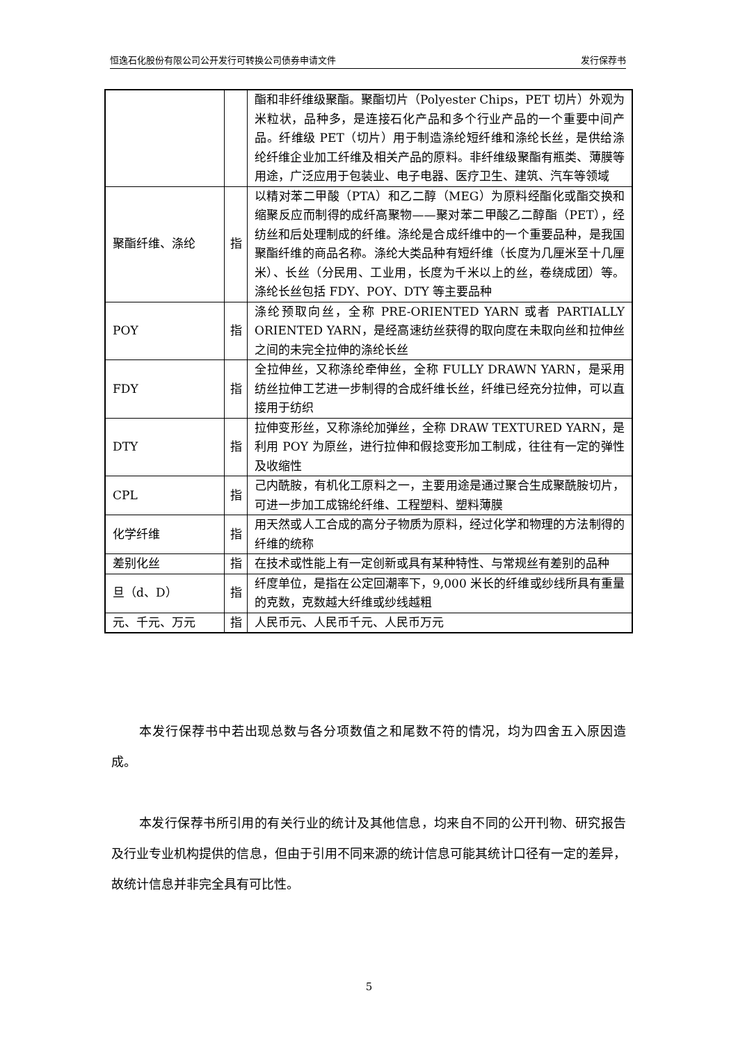恒逸石化股份有限公司公开发行可转换公司债券申请文件 发行保荐书
| | | 酯和非纤维级聚酯。聚酯切片（Polyester Chips，PET 切片）外观为米粒状，品种多，是连接石化产品和多个行业产品的一个重要中间产品。纤维级 PET（切片）用于制造涤纶短纤维和涤纶长丝，是供给涤纶纤维企业加工纤维及相关产品的原料。非纤维级聚酯有瓶类、薄膜等用途，广泛应用于包装业、电子电器、医疗卫生、建筑、汽车等领域 |
| 聚酯纤维、涤纶 | 指 | 以精对苯二甲酸（PTA）和乙二醇（MEG）为原料经酯化或酯交换和缩聚反应而制得的成纤高聚物——聚对苯二甲酸乙二醇酯（PET），经纺丝和后处理制成的纤维。涤纶是合成纤维中的一个重要品种，是我国聚酯纤维的商品名称。涤纶大类品种有短纤维（长度为几厘米至十几厘米）、长丝（分民用、工业用，长度为千米以上的丝，卷绕成团）等。涤纶长丝包括 FDY、POY、DTY 等主要品种 |
| POY | 指 | 涤纶预取向丝，全称 PRE-ORIENTED YARN 或者 PARTIALLY ORIENTED YARN，是经高速纺丝获得的取向度在未取向丝和拉伸丝之间的未完全拉伸的涤纶长丝 |
| FDY | 指 | 全拉伸丝，又称涤纶牵伸丝，全称 FULLY DRAWN YARN，是采用纺丝拉伸工艺进一步制得的合成纤维长丝，纤维已经充分拉伸，可以直接用于纺织 |
| DTY | 指 | 拉伸变形丝，又称涤纶加弹丝，全称 DRAW TEXTURED YARN，是利用 POY 为原丝，进行拉伸和假捻变形加工制成，往往有一定的弹性及收缩性 |
| CPL | 指 | 己内酰胺，有机化工原料之一，主要用途是通过聚合生成聚酰胺切片，可进一步加工成锦纶纤维、工程塑料、塑料薄膜 |
| 化学纤维 | 指 | 用天然或人工合成的高分子物质为原料，经过化学和物理的方法制得的纤维的统称 |
| 差别化丝 | 指 | 在技术或性能上有一定创新或具有某种特性、与常规丝有差别的品种 |
| 旦（d、D） | 指 | 纤度单位，是指在公定回潮率下，9,000 米长的纤维或纱线所具有重量的克数，克数越大纤维或纱线越粗 |
| 元、千元、万元 | 指 | 人民币元、人民币千元、人民币万元 |
本发行保荐书中若出现总数与各分项数值之和尾数不符的情况，均为四舍五入原因造成。
本发行保荐书所引用的有关行业的统计及其他信息，均来自不同的公开刊物、研究报告及行业专业机构提供的信息，但由于引用不同来源的统计信息可能其统计口径有一定的差异，故统计信息并非完全具有可比性。
5